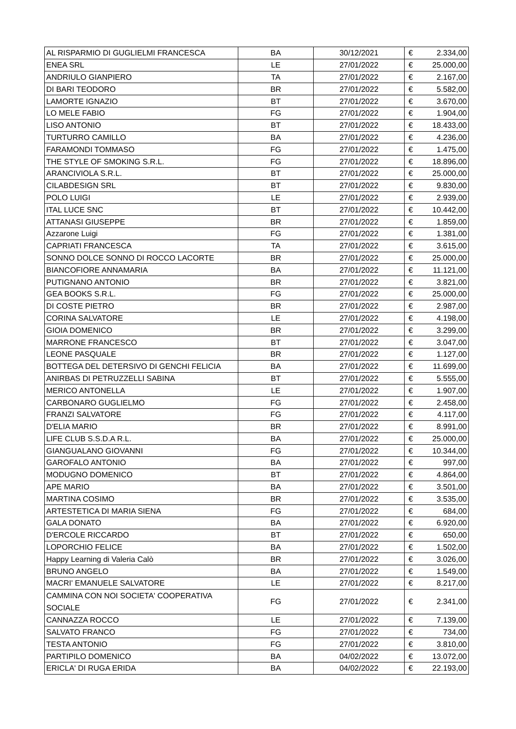| AL RISPARMIO DI GUGLIELMI FRANCESCA | BA | 30/12/2021 | € | 2.334,00 |
| ENEA SRL | LE | 27/01/2022 | € | 25.000,00 |
| ANDRIULO GIANPIERO | TA | 27/01/2022 | € | 2.167,00 |
| DI BARI TEODORO | BR | 27/01/2022 | € | 5.582,00 |
| LAMORTE IGNAZIO | BT | 27/01/2022 | € | 3.670,00 |
| LO MELE FABIO | FG | 27/01/2022 | € | 1.904,00 |
| LISO ANTONIO | BT | 27/01/2022 | € | 18.433,00 |
| TURTURRO CAMILLO | BA | 27/01/2022 | € | 4.236,00 |
| FARAMONDI TOMMASO | FG | 27/01/2022 | € | 1.475,00 |
| THE STYLE OF SMOKING S.R.L. | FG | 27/01/2022 | € | 18.896,00 |
| ARANCIVIOLA S.R.L. | BT | 27/01/2022 | € | 25.000,00 |
| CILABDESIGN SRL | BT | 27/01/2022 | € | 9.830,00 |
| POLO LUIGI | LE | 27/01/2022 | € | 2.939,00 |
| ITAL LUCE SNC | BT | 27/01/2022 | € | 10.442,00 |
| ATTANASI GIUSEPPE | BR | 27/01/2022 | € | 1.859,00 |
| Azzarone Luigi | FG | 27/01/2022 | € | 1.381,00 |
| CAPRIATI FRANCESCA | TA | 27/01/2022 | € | 3.615,00 |
| SONNO DOLCE SONNO DI ROCCO LACORTE | BR | 27/01/2022 | € | 25.000,00 |
| BIANCOFIORE ANNAMARIA | BA | 27/01/2022 | € | 11.121,00 |
| PUTIGNANO ANTONIO | BR | 27/01/2022 | € | 3.821,00 |
| GEA BOOKS S.R.L. | FG | 27/01/2022 | € | 25.000,00 |
| DI COSTE PIETRO | BR | 27/01/2022 | € | 2.987,00 |
| CORINA SALVATORE | LE | 27/01/2022 | € | 4.198,00 |
| GIOIA DOMENICO | BR | 27/01/2022 | € | 3.299,00 |
| MARRONE FRANCESCO | BT | 27/01/2022 | € | 3.047,00 |
| LEONE PASQUALE | BR | 27/01/2022 | € | 1.127,00 |
| BOTTEGA DEL DETERSIVO DI GENCHI FELICIA | BA | 27/01/2022 | € | 11.699,00 |
| ANIRBAS DI PETRUZZELLI SABINA | BT | 27/01/2022 | € | 5.555,00 |
| MERICO ANTONELLA | LE | 27/01/2022 | € | 1.907,00 |
| CARBONARO GUGLIELMO | FG | 27/01/2022 | € | 2.458,00 |
| FRANZI SALVATORE | FG | 27/01/2022 | € | 4.117,00 |
| D'ELIA MARIO | BR | 27/01/2022 | € | 8.991,00 |
| LIFE CLUB S.S.D.A R.L. | BA | 27/01/2022 | € | 25.000,00 |
| GIANGUALANO GIOVANNI | FG | 27/01/2022 | € | 10.344,00 |
| GAROFALO ANTONIO | BA | 27/01/2022 | € | 997,00 |
| MODUGNO DOMENICO | BT | 27/01/2022 | € | 4.864,00 |
| APE MARIO | BA | 27/01/2022 | € | 3.501,00 |
| MARTINA COSIMO | BR | 27/01/2022 | € | 3.535,00 |
| ARTESTETICA DI MARIA SIENA | FG | 27/01/2022 | € | 684,00 |
| GALA DONATO | BA | 27/01/2022 | € | 6.920,00 |
| D'ERCOLE RICCARDO | BT | 27/01/2022 | € | 650,00 |
| LOPORCHIO FELICE | BA | 27/01/2022 | € | 1.502,00 |
| Happy Learning di Valeria Calò | BR | 27/01/2022 | € | 3.026,00 |
| BRUNO ANGELO | BA | 27/01/2022 | € | 1.549,00 |
| MACRI' EMANUELE SALVATORE | LE | 27/01/2022 | € | 8.217,00 |
| CAMMINA CON NOI SOCIETA' COOPERATIVA SOCIALE | FG | 27/01/2022 | € | 2.341,00 |
| CANNAZZA ROCCO | LE | 27/01/2022 | € | 7.139,00 |
| SALVATO FRANCO | FG | 27/01/2022 | € | 734,00 |
| TESTA ANTONIO | FG | 27/01/2022 | € | 3.810,00 |
| PARTIPILO DOMENICO | BA | 04/02/2022 | € | 13.072,00 |
| ERICLA' DI RUGA ERIDA | BA | 04/02/2022 | € | 22.193,00 |